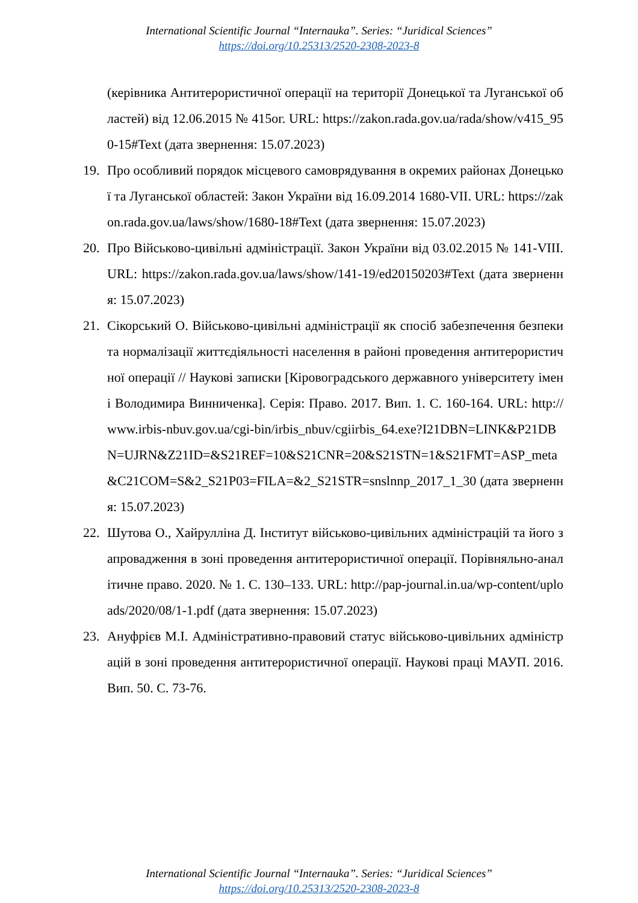International Scientific Journal “Internauka”. Series: “Juridical Sciences”
https://doi.org/10.25313/2520-2308-2023-8
(керівника Антитерористичної операції на території Донецької та Луганської областей) від 12.06.2015 № 415ог. URL: https://zakon.rada.gov.ua/rada/show/v415_950-15#Text (дата звернення: 15.07.2023)
19. Про особливий порядок місцевого самоврядування в окремих районах Донецької та Луганської областей: Закон України від 16.09.2014 1680-VII. URL: https://zakon.rada.gov.ua/laws/show/1680-18#Text (дата звернення: 15.07.2023)
20. Про Військово-цивільні адміністрації. Закон України від 03.02.2015 № 141-VIII. URL: https://zakon.rada.gov.ua/laws/show/141-19/ed20150203#Text (дата звернення: 15.07.2023)
21. Сікорський О. Військово-цивільні адміністрації як спосіб забезпечення безпеки та нормалізації життєдіяльності населення в районі проведення антитерористичної операції // Наукові записки [Кіровоградського державного університету імені Володимира Винниченка]. Серія: Право. 2017. Вип. 1. С. 160-164. URL: http://www.irbis-nbuv.gov.ua/cgi-bin/irbis_nbuv/cgiirbis_64.exe?I21DBN=LINK&P21DBN=UJRN&Z21ID=&S21REF=10&S21CNR=20&S21STN=1&S21FMT=ASP_meta&C21COM=S&2_S21P03=FILA=&2_S21STR=snslnnp_2017_1_30 (дата звернення: 15.07.2023)
22. Шутова О., Хайрулліна Д. Інститут військово-цивільних адміністрацій та його запровадження в зоні проведення антитерористичної операції. Порівняльно-аналітичне право. 2020. № 1. С. 130–133. URL: http://pap-journal.in.ua/wp-content/uploads/2020/08/1-1.pdf (дата звернення: 15.07.2023)
23. Ануфрієв М.І. Адміністративно-правовий статус військово-цивільних адміністрацій в зоні проведення антитерористичної операції. Наукові праці МАУП. 2016. Вип. 50. С. 73-76.
International Scientific Journal “Internauka”. Series: “Juridical Sciences”
https://doi.org/10.25313/2520-2308-2023-8